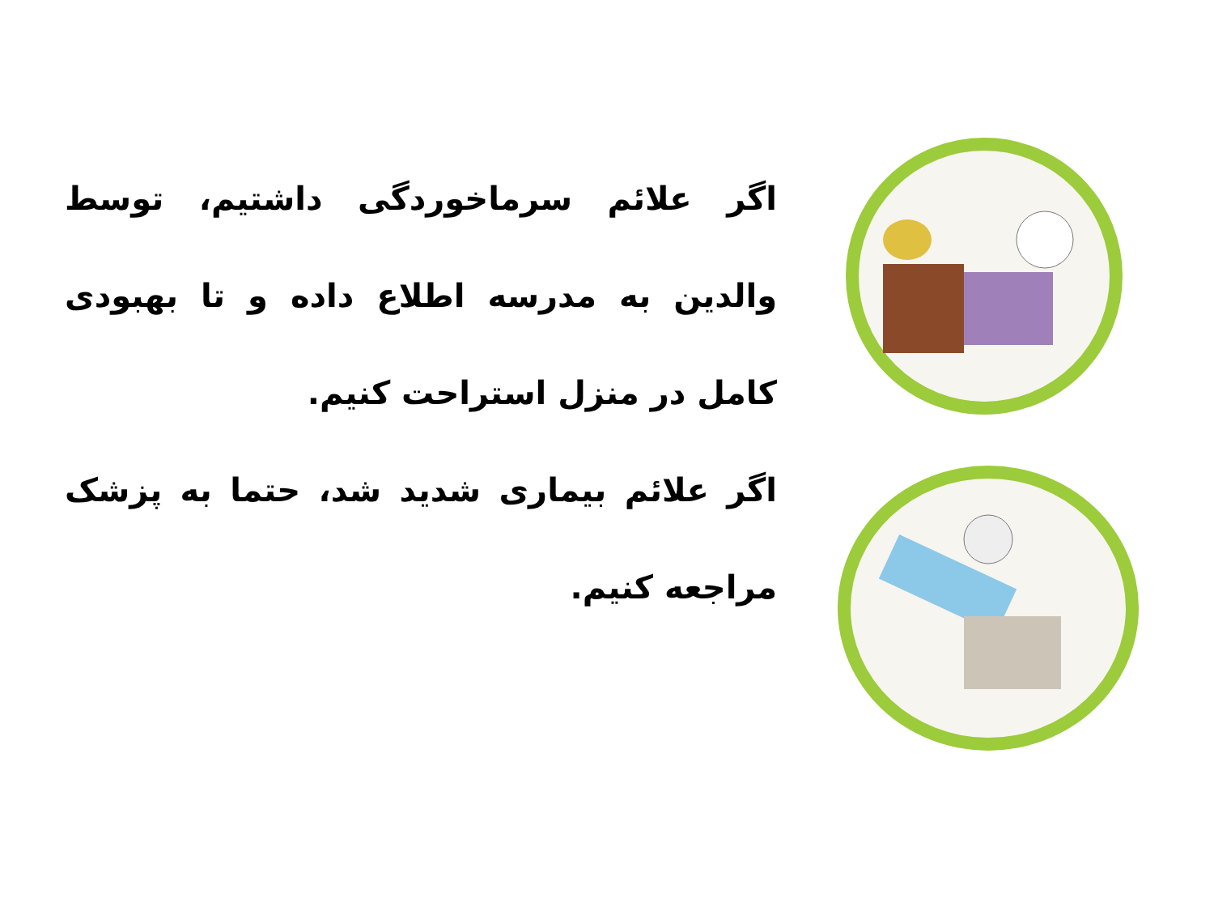اگر علائم سرماخوردگی داشتیم، توسط والدین به مدرسه اطلاع داده و تا بهبودی کامل در منزل استراحت کنیم.
اگر علائم بیماری شدید شد، حتما به پزشک مراجعه کنیم.